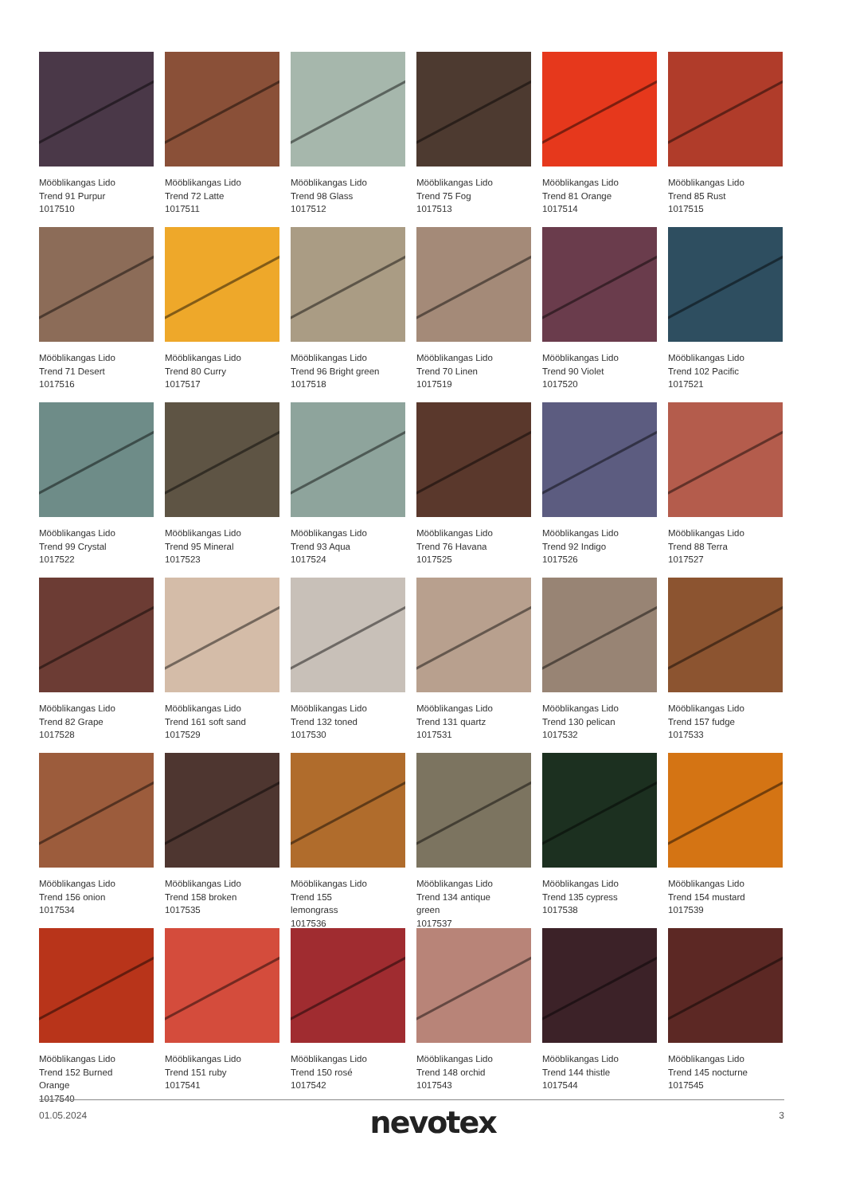Mööblikangas Lido
Trend 91 Purpur
1017510
Mööblikangas Lido
Trend 72 Latte
1017511
Mööblikangas Lido
Trend 98 Glass
1017512
Mööblikangas Lido
Trend 75 Fog
1017513
Mööblikangas Lido
Trend 81 Orange
1017514
Mööblikangas Lido
Trend 85 Rust
1017515
Mööblikangas Lido
Trend 71 Desert
1017516
Mööblikangas Lido
Trend 80 Curry
1017517
Mööblikangas Lido
Trend 96 Bright green
1017518
Mööblikangas Lido
Trend 70 Linen
1017519
Mööblikangas Lido
Trend 90 Violet
1017520
Mööblikangas Lido
Trend 102 Pacific
1017521
Mööblikangas Lido
Trend 99 Crystal
1017522
Mööblikangas Lido
Trend 95 Mineral
1017523
Mööblikangas Lido
Trend 93 Aqua
1017524
Mööblikangas Lido
Trend 76 Havana
1017525
Mööblikangas Lido
Trend 92 Indigo
1017526
Mööblikangas Lido
Trend 88 Terra
1017527
Mööblikangas Lido
Trend 82 Grape
1017528
Mööblikangas Lido
Trend 161 soft sand
1017529
Mööblikangas Lido
Trend 132 toned
1017530
Mööblikangas Lido
Trend 131 quartz
1017531
Mööblikangas Lido
Trend 130 pelican
1017532
Mööblikangas Lido
Trend 157 fudge
1017533
Mööblikangas Lido
Trend 156 onion
1017534
Mööblikangas Lido
Trend 158 broken
1017535
Mööblikangas Lido
Trend 155
lemongrass
1017536
Mööblikangas Lido
Trend 134 antique
green
1017537
Mööblikangas Lido
Trend 135 cypress
1017538
Mööblikangas Lido
Trend 154 mustard
1017539
Mööblikangas Lido
Trend 152 Burned
Orange
1017540
Mööblikangas Lido
Trend 151 ruby
1017541
Mööblikangas Lido
Trend 150 rosé
1017542
Mööblikangas Lido
Trend 148 orchid
1017543
Mööblikangas Lido
Trend 144 thistle
1017544
Mööblikangas Lido
Trend 145 nocturne
1017545
01.05.2024 nevotex 3